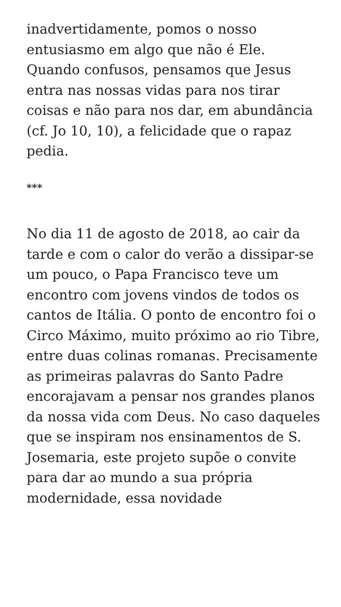inadvertidamente, pomos o nosso entusiasmo em algo que não é Ele. Quando confusos, pensamos que Jesus entra nas nossas vidas para nos tirar coisas e não para nos dar, em abundância (cf. Jo 10, 10), a felicidade que o rapaz pedia.
***
No dia 11 de agosto de 2018, ao cair da tarde e com o calor do verão a dissipar-se um pouco, o Papa Francisco teve um encontro com jovens vindos de todos os cantos de Itália. O ponto de encontro foi o Circo Máximo, muito próximo ao rio Tibre, entre duas colinas romanas. Precisamente as primeiras palavras do Santo Padre encorajavam a pensar nos grandes planos da nossa vida com Deus. No caso daqueles que se inspiram nos ensinamentos de S. Josemaria, este projeto supõe o convite para dar ao mundo a sua própria modernidade, essa novidade